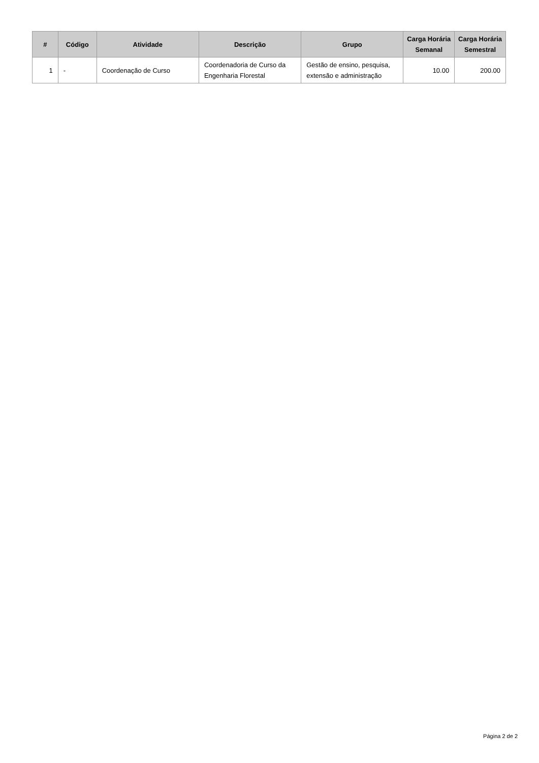| # | Código | Atividade | Descrição | Grupo | Carga Horária Semanal | Carga Horária Semestral |
| --- | --- | --- | --- | --- | --- | --- |
| 1 | - | Coordenação de Curso | Coordenadoria de Curso da Engenharia Florestal | Gestão de ensino, pesquisa, extensão e administração | 10.00 | 200.00 |
Página 2 de 2